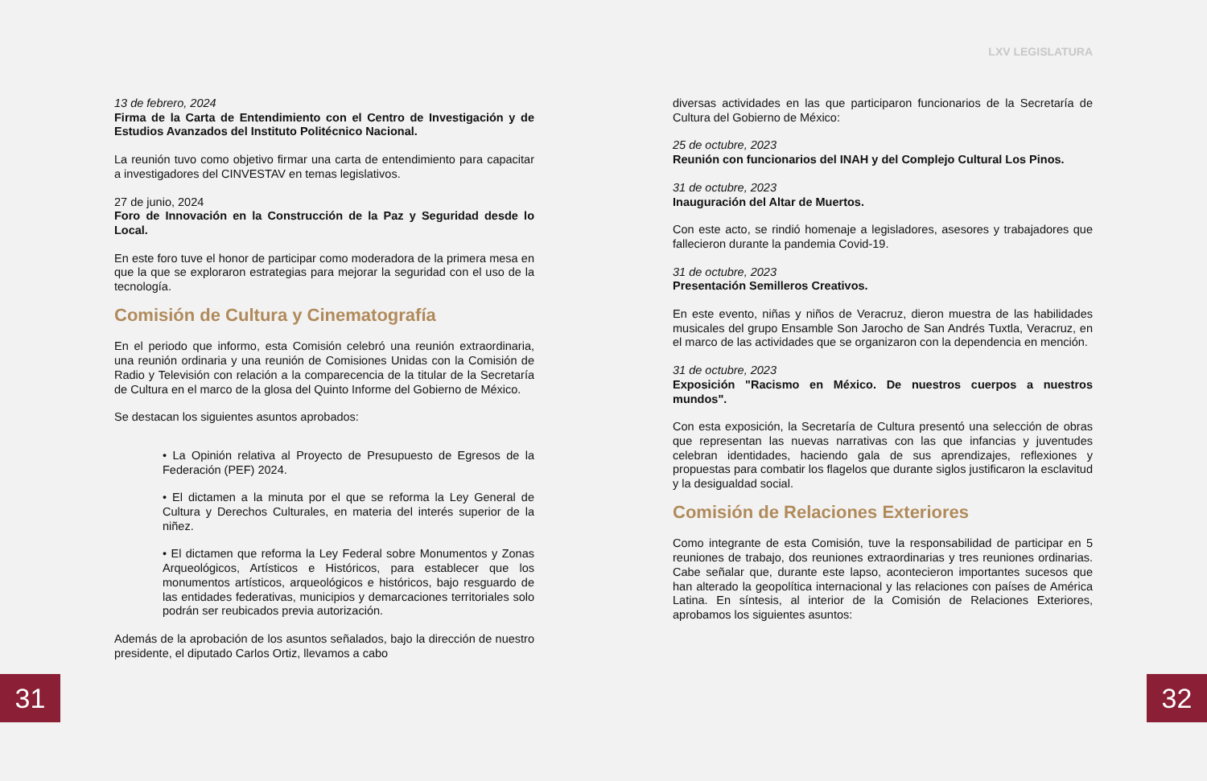LXV LEGISLATURA
13 de febrero, 2024
Firma de la Carta de Entendimiento con el Centro de Investigación y de Estudios Avanzados del Instituto Politécnico Nacional.
La reunión tuvo como objetivo firmar una carta de entendimiento para capacitar a investigadores del CINVESTAV en temas legislativos.
27 de junio, 2024
Foro de Innovación en la Construcción de la Paz y Seguridad desde lo Local.
En este foro tuve el honor de participar como moderadora de la primera mesa en que la que se exploraron estrategias para mejorar la seguridad con el uso de la tecnología.
Comisión de Cultura y Cinematografía
En el periodo que informo, esta Comisión celebró una reunión extraordinaria, una reunión ordinaria y una reunión de Comisiones Unidas con la Comisión de Radio y Televisión con relación a la comparecencia de la titular de la Secretaría de Cultura en el marco de la glosa del Quinto Informe del Gobierno de México.
Se destacan los siguientes asuntos aprobados:
• La Opinión relativa al Proyecto de Presupuesto de Egresos de la Federación (PEF) 2024.
• El dictamen a la minuta por el que se reforma la Ley General de Cultura y Derechos Culturales, en materia del interés superior de la niñez.
• El dictamen que reforma la Ley Federal sobre Monumentos y Zonas Arqueológicos, Artísticos e Históricos, para establecer que los monumentos artísticos, arqueológicos e históricos, bajo resguardo de las entidades federativas, municipios y demarcaciones territoriales solo podrán ser reubicados previa autorización.
Además de la aprobación de los asuntos señalados, bajo la dirección de nuestro presidente, el diputado Carlos Ortiz, llevamos a cabo
diversas actividades en las que participaron funcionarios de la Secretaría de Cultura del Gobierno de México:
25 de octubre, 2023
Reunión con funcionarios del INAH y del Complejo Cultural Los Pinos.
31 de octubre, 2023
Inauguración del Altar de Muertos.
Con este acto, se rindió homenaje a legisladores, asesores y trabajadores que fallecieron durante la pandemia Covid-19.
31 de octubre, 2023
Presentación Semilleros Creativos.
En este evento, niñas y niños de Veracruz, dieron muestra de las habilidades musicales del grupo Ensamble Son Jarocho de San Andrés Tuxtla, Veracruz, en el marco de las actividades que se organizaron con la dependencia en mención.
31 de octubre, 2023
Exposición "Racismo en México. De nuestros cuerpos a nuestros mundos".
Con esta exposición, la Secretaría de Cultura presentó una selección de obras que representan las nuevas narrativas con las que infancias y juventudes celebran identidades, haciendo gala de sus aprendizajes, reflexiones y propuestas para combatir los flagelos que durante siglos justificaron la esclavitud y la desigualdad social.
Comisión de Relaciones Exteriores
Como integrante de esta Comisión, tuve la responsabilidad de participar en 5 reuniones de trabajo, dos reuniones extraordinarias y tres reuniones ordinarias. Cabe señalar que, durante este lapso, acontecieron importantes sucesos que han alterado la geopolítica internacional y las relaciones con países de América Latina. En síntesis, al interior de la Comisión de Relaciones Exteriores, aprobamos los siguientes asuntos:
31 32